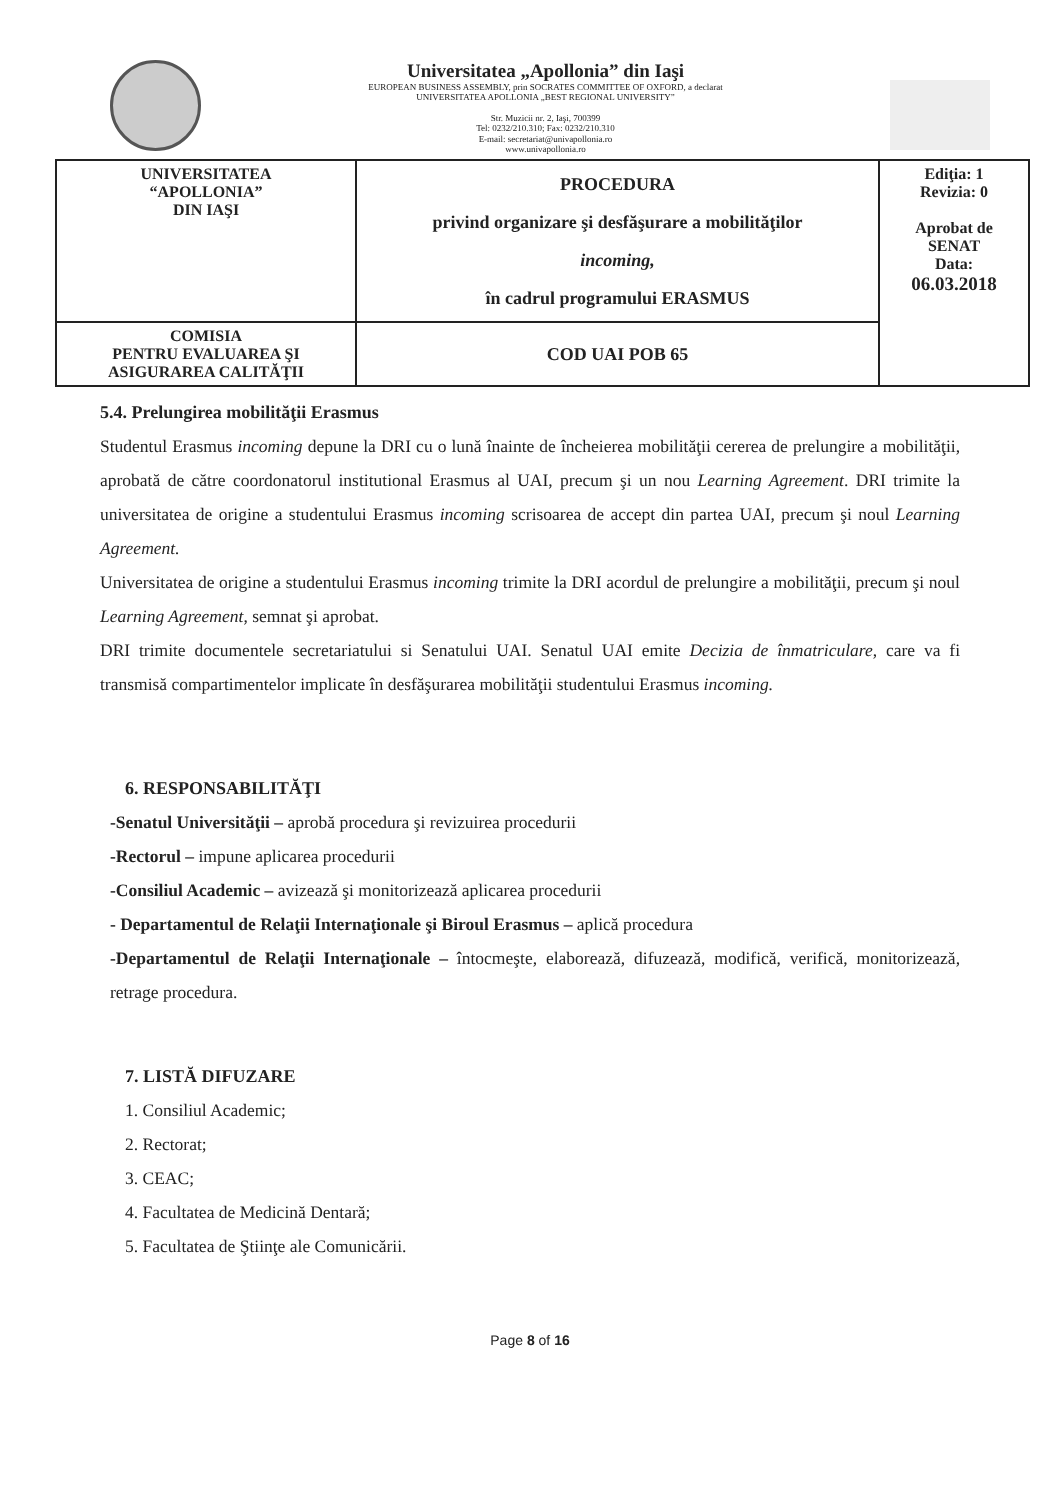Universitatea „Apollonia” din Iaşi
EUROPEAN BUSINESS ASSEMBLY, prin SOCRATES COMMITTEE OF OXFORD, a declarat
UNIVERSITATEA APOLLONIA „BEST REGIONAL UNIVERSITY”
Str. Muzicii nr. 2, Iaşi, 700399
Tel: 0232/210.310; Fax: 0232/210.310
E-mail: secretariat@univapollonia.ro
www.univapollonia.ro
| UNIVERSITATEA “APOLLONIA” DIN IAŞI | PROCEDURA privind organizare şi desfăşurare a mobilităţilor incoming, în cadrul programului ERASMUS | Ediţia: 1 Revizia: 0 Aprobat de SENAT Data: 06.03.2018 |
| COMISIA PENTRU EVALUAREA ŞI ASIGURAREA CALITĂŢII | COD UAI POB 65 | |
5.4. Prelungirea mobilităţii Erasmus
Studentul Erasmus incoming depune la DRI cu o lună înainte de încheierea mobilităţii cererea de prelungire a mobilităţii, aprobată de către coordonatorul institutional Erasmus al UAI, precum şi un nou Learning Agreement. DRI trimite la universitatea de origine a studentului Erasmus incoming scrisoarea de accept din partea UAI, precum şi noul Learning Agreement.
Universitatea de origine a studentului Erasmus incoming trimite la DRI acordul de prelungire a mobilităţii, precum şi noul Learning Agreement, semnat şi aprobat.
DRI trimite documentele secretariatului si Senatului UAI. Senatul UAI emite Decizia de înmatriculare, care va fi transmisă compartimentelor implicate în desfăşurarea mobilităţii studentului Erasmus incoming.
6. RESPONSABILITĂŢI
-Senatul Universităţii – aprobă procedura şi revizuirea procedurii
-Rectorul – impune aplicarea procedurii
-Consiliul Academic – avizează şi monitorizează aplicarea procedurii
- Departamentul de Relaţii Internaţionale şi Biroul Erasmus – aplică procedura
-Departamentul de Relaţii Internaţionale – întocmeşte, elaborează, difuzează, modifică, verifică, monitorizează, retrage procedura.
7. LISTĂ DIFUZARE
1. Consiliul Academic;
2. Rectorat;
3. CEAC;
4. Facultatea de Medicină Dentară;
5. Facultatea de Ştiinţe ale Comunicării.
Page 8 of 16